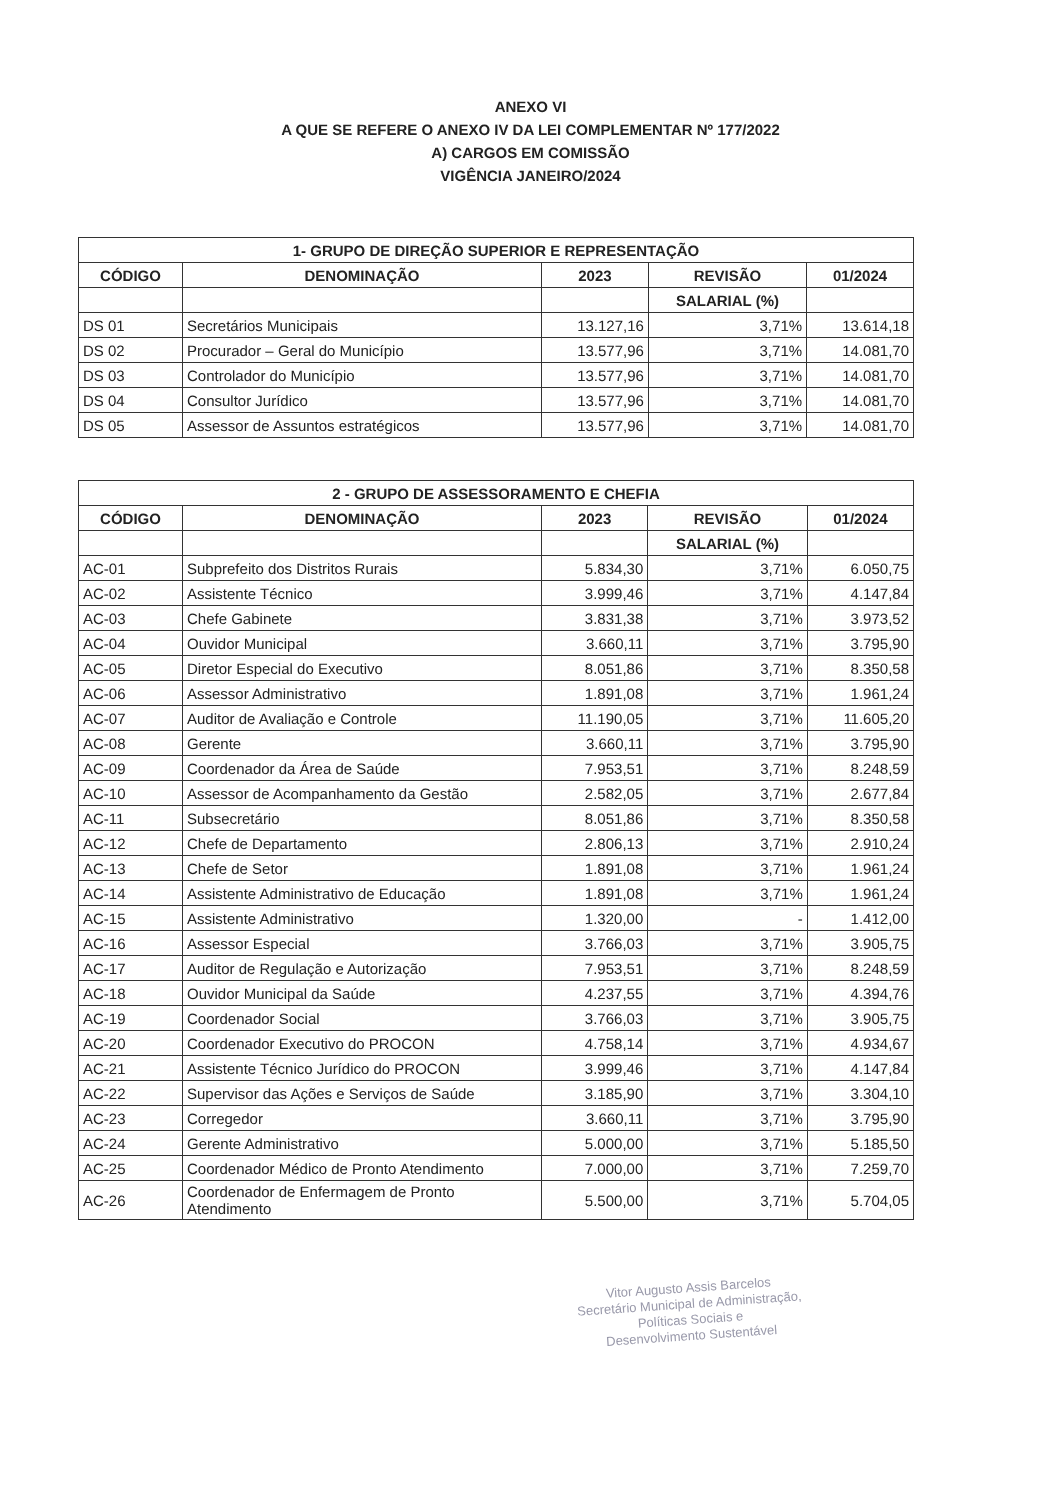ANEXO VI
A QUE SE REFERE O ANEXO IV DA LEI COMPLEMENTAR Nº 177/2022
A) CARGOS EM COMISSÃO
VIGÊNCIA JANEIRO/2024
| 1- GRUPO DE DIREÇÃO SUPERIOR E REPRESENTAÇÃO | | | | |
| --- | --- | --- | --- | --- |
| CÓDIGO | DENOMINAÇÃO | 2023 | REVISÃO | 01/2024 |
| | | | SALARIAL (%) | |
| DS 01 | Secretários Municipais | 13.127,16 | 3,71% | 13.614,18 |
| DS 02 | Procurador – Geral do Município | 13.577,96 | 3,71% | 14.081,70 |
| DS 03 | Controlador do Município | 13.577,96 | 3,71% | 14.081,70 |
| DS 04 | Consultor Jurídico | 13.577,96 | 3,71% | 14.081,70 |
| DS 05 | Assessor de Assuntos estratégicos | 13.577,96 | 3,71% | 14.081,70 |
| 2 - GRUPO DE ASSESSORAMENTO E CHEFIA | | | | |
| --- | --- | --- | --- | --- |
| CÓDIGO | DENOMINAÇÃO | 2023 | REVISÃO | 01/2024 |
| | | | SALARIAL (%) | |
| AC-01 | Subprefeito dos Distritos Rurais | 5.834,30 | 3,71% | 6.050,75 |
| AC-02 | Assistente Técnico | 3.999,46 | 3,71% | 4.147,84 |
| AC-03 | Chefe Gabinete | 3.831,38 | 3,71% | 3.973,52 |
| AC-04 | Ouvidor Municipal | 3.660,11 | 3,71% | 3.795,90 |
| AC-05 | Diretor Especial do Executivo | 8.051,86 | 3,71% | 8.350,58 |
| AC-06 | Assessor Administrativo | 1.891,08 | 3,71% | 1.961,24 |
| AC-07 | Auditor de Avaliação e Controle | 11.190,05 | 3,71% | 11.605,20 |
| AC-08 | Gerente | 3.660,11 | 3,71% | 3.795,90 |
| AC-09 | Coordenador da Área de Saúde | 7.953,51 | 3,71% | 8.248,59 |
| AC-10 | Assessor de Acompanhamento da Gestão | 2.582,05 | 3,71% | 2.677,84 |
| AC-11 | Subsecretário | 8.051,86 | 3,71% | 8.350,58 |
| AC-12 | Chefe de Departamento | 2.806,13 | 3,71% | 2.910,24 |
| AC-13 | Chefe de Setor | 1.891,08 | 3,71% | 1.961,24 |
| AC-14 | Assistente Administrativo de Educação | 1.891,08 | 3,71% | 1.961,24 |
| AC-15 | Assistente Administrativo | 1.320,00 | - | 1.412,00 |
| AC-16 | Assessor Especial | 3.766,03 | 3,71% | 3.905,75 |
| AC-17 | Auditor de Regulação e Autorização | 7.953,51 | 3,71% | 8.248,59 |
| AC-18 | Ouvidor Municipal da Saúde | 4.237,55 | 3,71% | 4.394,76 |
| AC-19 | Coordenador Social | 3.766,03 | 3,71% | 3.905,75 |
| AC-20 | Coordenador Executivo do PROCON | 4.758,14 | 3,71% | 4.934,67 |
| AC-21 | Assistente Técnico Jurídico do PROCON | 3.999,46 | 3,71% | 4.147,84 |
| AC-22 | Supervisor das Ações e Serviços de Saúde | 3.185,90 | 3,71% | 3.304,10 |
| AC-23 | Corregedor | 3.660,11 | 3,71% | 3.795,90 |
| AC-24 | Gerente Administrativo | 5.000,00 | 3,71% | 5.185,50 |
| AC-25 | Coordenador Médico de Pronto Atendimento | 7.000,00 | 3,71% | 7.259,70 |
| AC-26 | Coordenador de Enfermagem de Pronto Atendimento | 5.500,00 | 3,71% | 5.704,05 |
Vitor Augusto Assis Barcelos
Secretário Municipal de Administração,
Políticas Sociais e
Desenvolvimento Sustentável